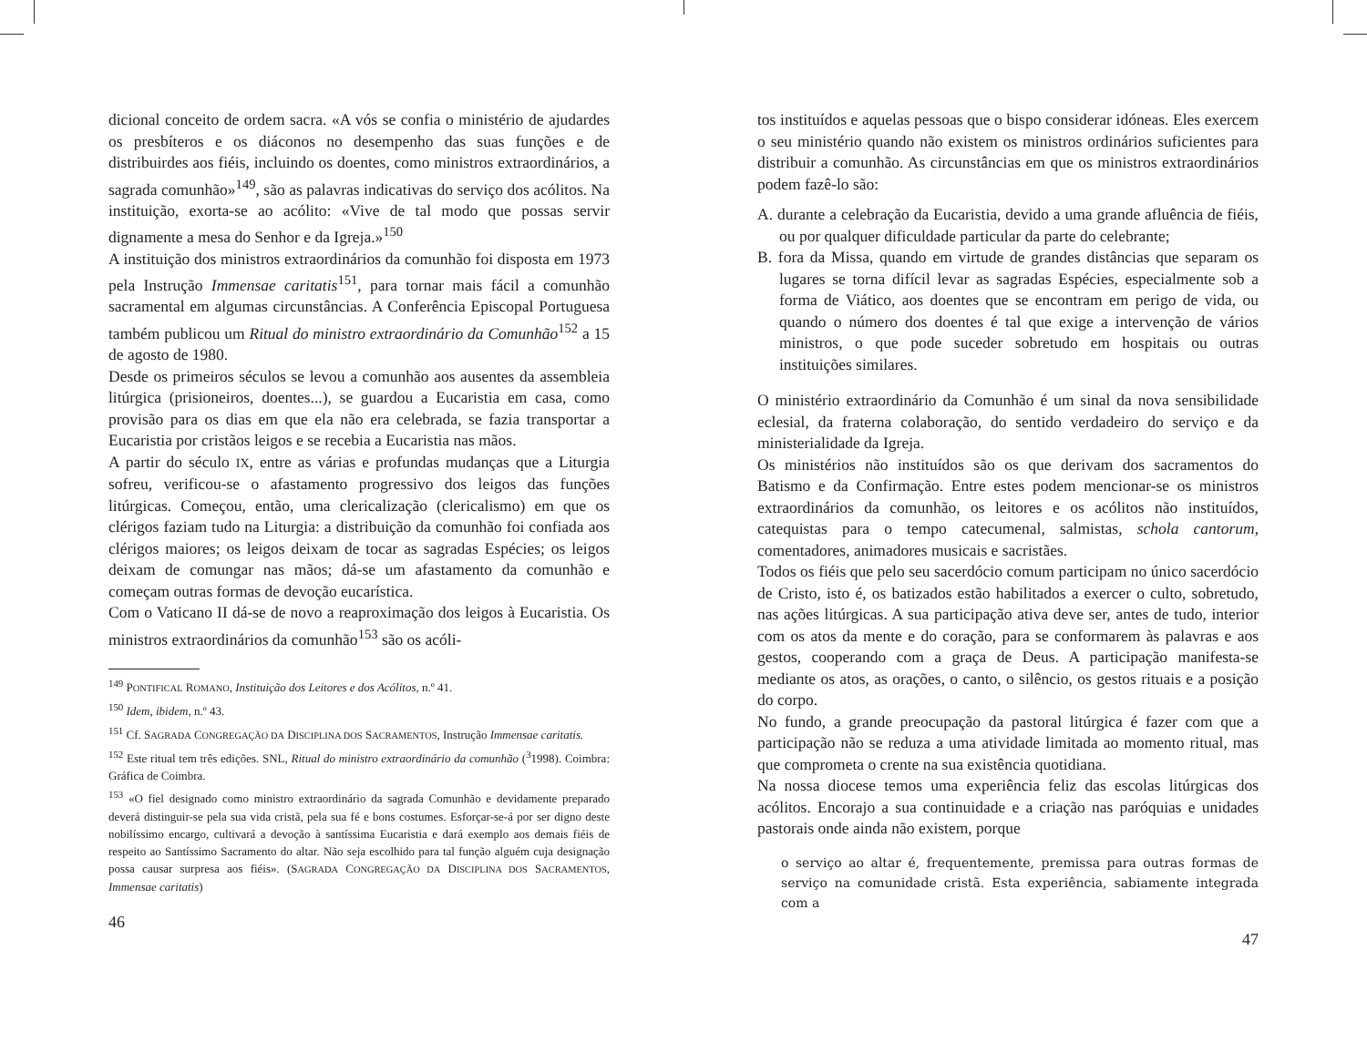dicional conceito de ordem sacra. «A vós se confia o ministério de ajudardes os presbíteros e os diáconos no desempenho das suas funções e de distribuirdes aos fiéis, incluindo os doentes, como ministros extraordinários, a sagrada comunhão»<sup>149</sup>, são as palavras indicativas do serviço dos acólitos. Na instituição, exorta-se ao acólito: «Vive de tal modo que possas servir dignamente a mesa do Senhor e da Igreja.»<sup>150</sup>
A instituição dos ministros extraordinários da comunhão foi disposta em 1973 pela Instrução Immensae caritatis<sup>151</sup>, para tornar mais fácil a comunhão sacramental em algumas circunstâncias. A Conferência Episcopal Portuguesa também publicou um Ritual do ministro extraordinário da Comunhão<sup>152</sup> a 15 de agosto de 1980.
Desde os primeiros séculos se levou a comunhão aos ausentes da assembleia litúrgica (prisioneiros, doentes...), se guardou a Eucaristia em casa, como provisão para os dias em que ela não era celebrada, se fazia transportar a Eucaristia por cristãos leigos e se recebia a Eucaristia nas mãos.
A partir do século IX, entre as várias e profundas mudanças que a Liturgia sofreu, verificou-se o afastamento progressivo dos leigos das funções litúrgicas. Começou, então, uma clericalização (clericalismo) em que os clérigos faziam tudo na Liturgia: a distribuição da comunhão foi confiada aos clérigos maiores; os leigos deixam de tocar as sagradas Espécies; os leigos deixam de comungar nas mãos; dá-se um afastamento da comunhão e começam outras formas de devoção eucarística.
Com o Vaticano II dá-se de novo a reaproximação dos leigos à Eucaristia. Os ministros extraordinários da comunhão<sup>153</sup> são os acóli-
<sup>149</sup> PONTIFICAL ROMANO, Instituição dos Leitores e dos Acólitos, n.º 41.
<sup>150</sup> Idem, ibidem, n.º 43.
<sup>151</sup> Cf. SAGRADA CONGREGAÇÃO DA DISCIPLINA DOS SACRAMENTOS, Instrução Immensae caritatis.
<sup>152</sup> Este ritual tem três edições. SNL, Ritual do ministro extraordinário da comunhão (<sup>3</sup>1998). Coimbra: Gráfica de Coimbra.
<sup>153</sup> «O fiel designado como ministro extraordinário da sagrada Comunhão e devidamente preparado deverá distinguir-se pela sua vida cristã, pela sua fé e bons costumes. Esforçar-se-á por ser digno deste nobilíssimo encargo, cultivará a devoção à santíssima Eucaristia e dará exemplo aos demais fiéis de respeito ao Santíssimo Sacramento do altar. Não seja escolhido para tal função alguém cuja designação possa causar surpresa aos fiéis». (SAGRADA CONGREGAÇÃO DA DISCIPLINA DOS SACRAMENTOS, Immensae caritatis)
46
tos instituídos e aquelas pessoas que o bispo considerar idóneas. Eles exercem o seu ministério quando não existem os ministros ordinários suficientes para distribuir a comunhão. As circunstâncias em que os ministros extraordinários podem fazê-lo são:
A. durante a celebração da Eucaristia, devido a uma grande afluência de fiéis, ou por qualquer dificuldade particular da parte do celebrante;
B. fora da Missa, quando em virtude de grandes distâncias que separam os lugares se torna difícil levar as sagradas Espécies, especialmente sob a forma de Viático, aos doentes que se encontram em perigo de vida, ou quando o número dos doentes é tal que exige a intervenção de vários ministros, o que pode suceder sobretudo em hospitais ou outras instituições similares.
O ministério extraordinário da Comunhão é um sinal da nova sensibilidade eclesial, da fraterna colaboração, do sentido verdadeiro do serviço e da ministerialidade da Igreja.
Os ministérios não instituídos são os que derivam dos sacramentos do Batismo e da Confirmação. Entre estes podem mencionar-se os ministros extraordinários da comunhão, os leitores e os acólitos não instituídos, catequistas para o tempo catecumenal, salmistas, schola cantorum, comentadores, animadores musicais e sacristães.
Todos os fiéis que pelo seu sacerdócio comum participam no único sacerdócio de Cristo, isto é, os batizados estão habilitados a exercer o culto, sobretudo, nas ações litúrgicas. A sua participação ativa deve ser, antes de tudo, interior com os atos da mente e do coração, para se conformarem às palavras e aos gestos, cooperando com a graça de Deus. A participação manifesta-se mediante os atos, as orações, o canto, o silêncio, os gestos rituais e a posição do corpo.
No fundo, a grande preocupação da pastoral litúrgica é fazer com que a participação não se reduza a uma atividade limitada ao momento ritual, mas que comprometa o crente na sua existência quotidiana.
Na nossa diocese temos uma experiência feliz das escolas litúrgicas dos acólitos. Encorajo a sua continuidade e a criação nas paróquias e unidades pastorais onde ainda não existem, porque
o serviço ao altar é, frequentemente, premissa para outras formas de serviço na comunidade cristã. Esta experiência, sabiamente integrada com a
47